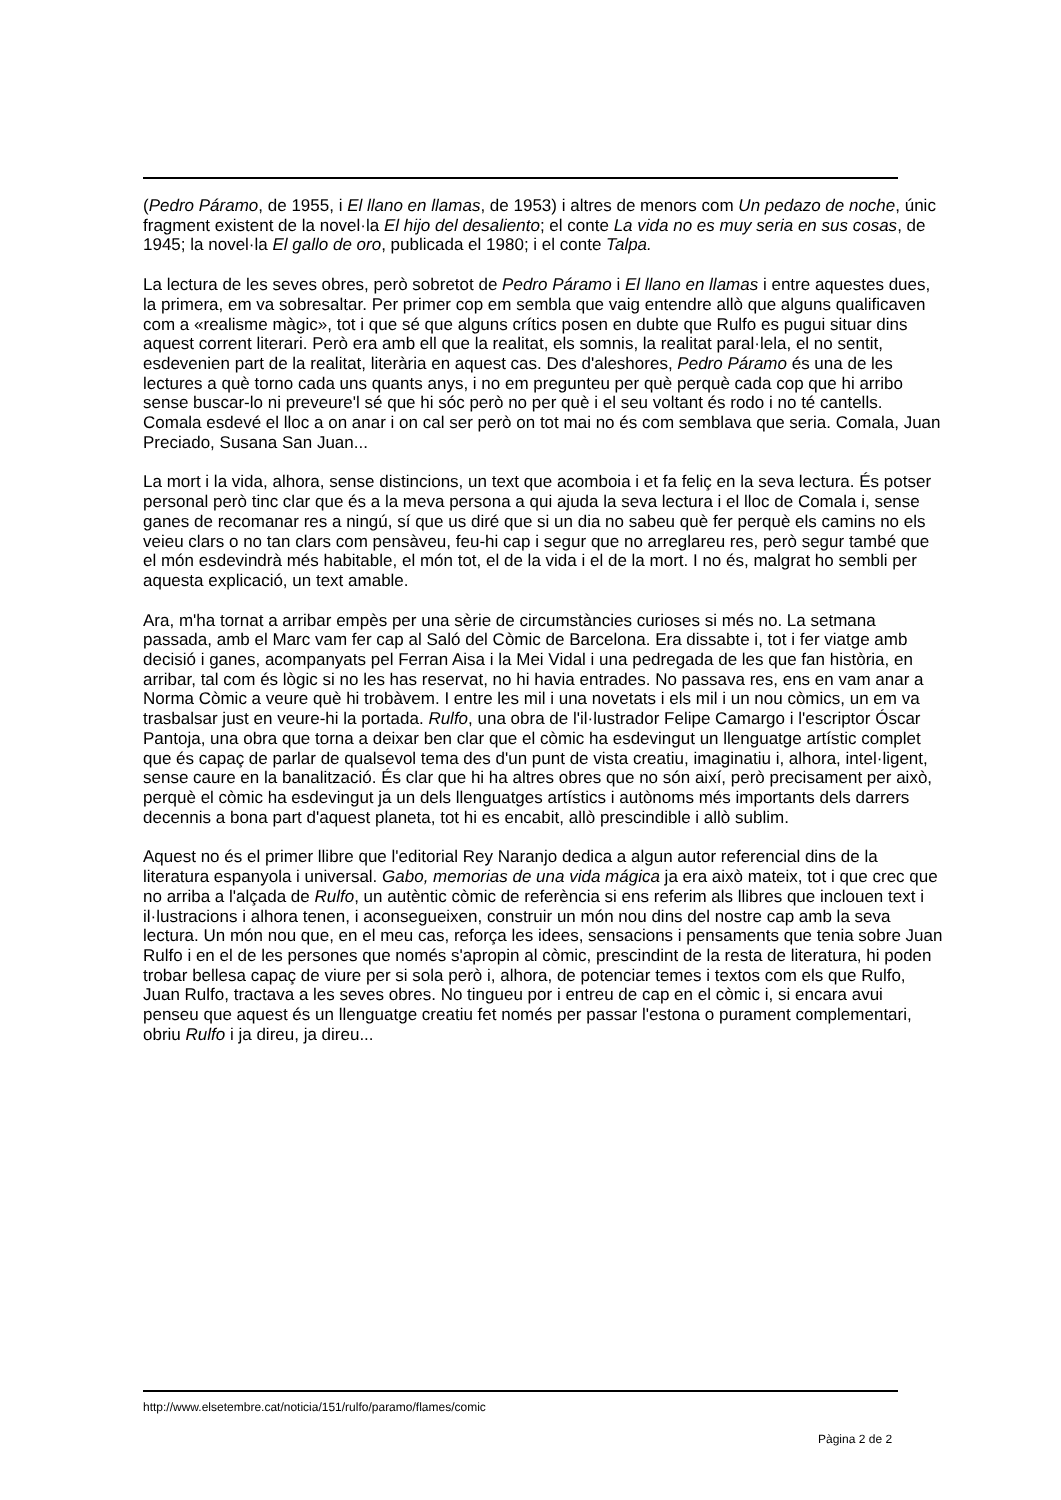(Pedro Páramo, de 1955, i El llano en llamas, de 1953) i altres de menors com Un pedazo de noche, únic fragment existent de la novel·la El hijo del desaliento; el conte La vida no es muy seria en sus cosas, de 1945; la novel·la El gallo de oro, publicada el 1980; i el conte Talpa.
La lectura de les seves obres, però sobretot de Pedro Páramo i El llano en llamas i entre aquestes dues, la primera, em va sobresaltar. Per primer cop em sembla que vaig entendre allò que alguns qualificaven com a «realisme màgic», tot i que sé que alguns crítics posen en dubte que Rulfo es pugui situar dins aquest corrent literari. Però era amb ell que la realitat, els somnis, la realitat paral·lela, el no sentit, esdevenien part de la realitat, literària en aquest cas. Des d'aleshores, Pedro Páramo és una de les lectures a què torno cada uns quants anys, i no em pregunteu per què perquè cada cop que hi arribo sense buscar-lo ni preveure'l sé que hi sóc però no per què i el seu voltant és rodo i no té cantells. Comala esdevé el lloc a on anar i on cal ser però on tot mai no és com semblava que seria. Comala, Juan Preciado, Susana San Juan...
La mort i la vida, alhora, sense distincions, un text que acomboia i et fa feliç en la seva lectura. És potser personal però tinc clar que és a la meva persona a qui ajuda la seva lectura i el lloc de Comala i, sense ganes de recomanar res a ningú, sí que us diré que si un dia no sabeu què fer perquè els camins no els veieu clars o no tan clars com pensàveu, feu-hi cap i segur que no arreglareu res, però segur també que el món esdevindrà més habitable, el món tot, el de la vida i el de la mort. I no és, malgrat ho sembli per aquesta explicació, un text amable.
Ara, m'ha tornat a arribar empès per una sèrie de circumstàncies curioses si més no. La setmana passada, amb el Marc vam fer cap al Saló del Còmic de Barcelona. Era dissabte i, tot i fer viatge amb decisió i ganes, acompanyats pel Ferran Aisa i la Mei Vidal i una pedregada de les que fan història, en arribar, tal com és lògic si no les has reservat, no hi havia entrades. No passava res, ens en vam anar a Norma Còmic a veure què hi trobàvem. I entre les mil i una novetats i els mil i un nou còmics, un em va trasbalsar just en veure-hi la portada. Rulfo, una obra de l'il·lustrador Felipe Camargo i l'escriptor Óscar Pantoja, una obra que torna a deixar ben clar que el còmic ha esdevingut un llenguatge artístic complet que és capaç de parlar de qualsevol tema des d'un punt de vista creatiu, imaginatiu i, alhora, intel·ligent, sense caure en la banalització. És clar que hi ha altres obres que no són així, però precisament per això, perquè el còmic ha esdevingut ja un dels llenguatges artístics i autònoms més importants dels darrers decennis a bona part d'aquest planeta, tot hi es encabit, allò prescindible i allò sublim.
Aquest no és el primer llibre que l'editorial Rey Naranjo dedica a algun autor referencial dins de la literatura espanyola i universal. Gabo, memorias de una vida mágica ja era això mateix, tot i que crec que no arriba a l'alçada de Rulfo, un autèntic còmic de referència si ens referim als llibres que inclouen text i il·lustracions i alhora tenen, i aconsegueixen, construir un món nou dins del nostre cap amb la seva lectura. Un món nou que, en el meu cas, reforça les idees, sensacions i pensaments que tenia sobre Juan Rulfo i en el de les persones que només s'apropin al còmic, prescindint de la resta de literatura, hi poden trobar bellesa capaç de viure per si sola però i, alhora, de potenciar temes i textos com els que Rulfo, Juan Rulfo, tractava a les seves obres. No tingueu por i entreu de cap en el còmic i, si encara avui penseu que aquest és un llenguatge creatiu fet només per passar l'estona o purament complementari, obriu Rulfo i ja direu, ja direu...
http://www.elsetembre.cat/noticia/151/rulfo/paramo/flames/comic
Pàgina 2 de 2